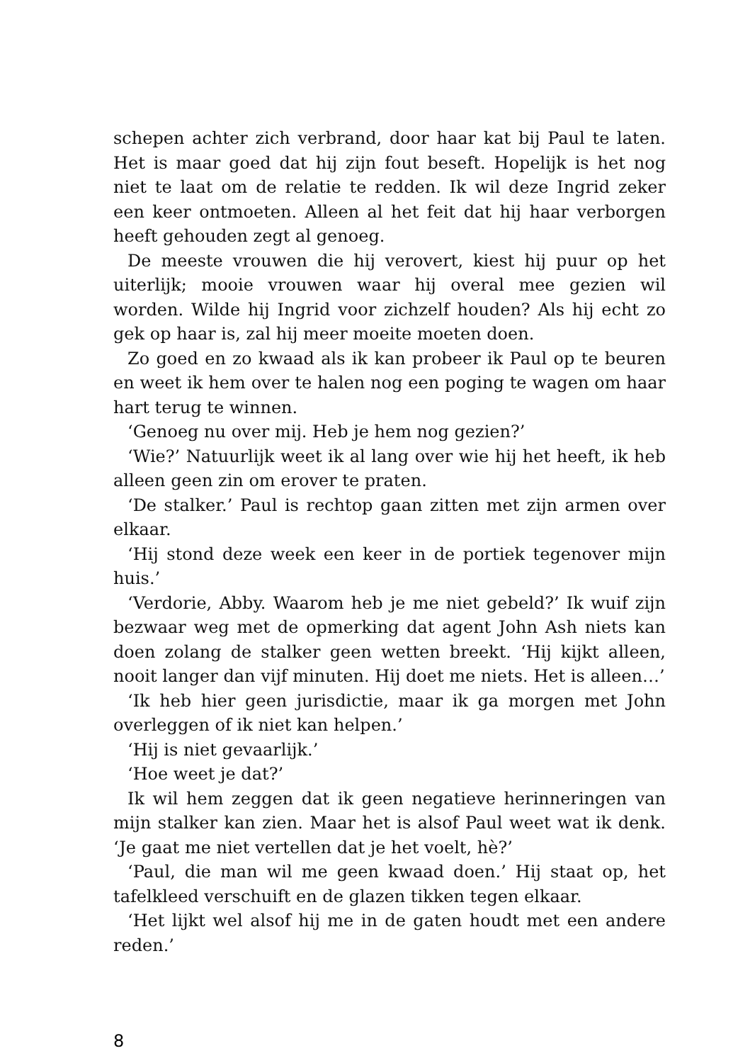schepen achter zich verbrand, door haar kat bij Paul te laten. Het is maar goed dat hij zijn fout beseft. Hopelijk is het nog niet te laat om de relatie te redden. Ik wil deze Ingrid zeker een keer ontmoeten. Alleen al het feit dat hij haar verborgen heeft gehouden zegt al genoeg.
De meeste vrouwen die hij verovert, kiest hij puur op het uiterlijk; mooie vrouwen waar hij overal mee gezien wil worden. Wilde hij Ingrid voor zichzelf houden? Als hij echt zo gek op haar is, zal hij meer moeite moeten doen.
Zo goed en zo kwaad als ik kan probeer ik Paul op te beuren en weet ik hem over te halen nog een poging te wagen om haar hart terug te winnen.
‘Genoeg nu over mij. Heb je hem nog gezien?’
‘Wie?’ Natuurlijk weet ik al lang over wie hij het heeft, ik heb alleen geen zin om erover te praten.
‘De stalker.’ Paul is rechtop gaan zitten met zijn armen over elkaar.
‘Hij stond deze week een keer in de portiek tegenover mijn huis.’
‘Verdorie, Abby. Waarom heb je me niet gebeld?’ Ik wuif zijn bezwaar weg met de opmerking dat agent John Ash niets kan doen zolang de stalker geen wetten breekt. ‘Hij kijkt alleen, nooit langer dan vijf minuten. Hij doet me niets. Het is alleen…’
‘Ik heb hier geen jurisdictie, maar ik ga morgen met John overleggen of ik niet kan helpen.’
‘Hij is niet gevaarlijk.’
‘Hoe weet je dat?’
Ik wil hem zeggen dat ik geen negatieve herinneringen van mijn stalker kan zien. Maar het is alsof Paul weet wat ik denk. ‘Je gaat me niet vertellen dat je het voelt, hè?’
‘Paul, die man wil me geen kwaad doen.’ Hij staat op, het tafelkleed verschuift en de glazen tikken tegen elkaar.
‘Het lijkt wel alsof hij me in de gaten houdt met een andere reden.’
8